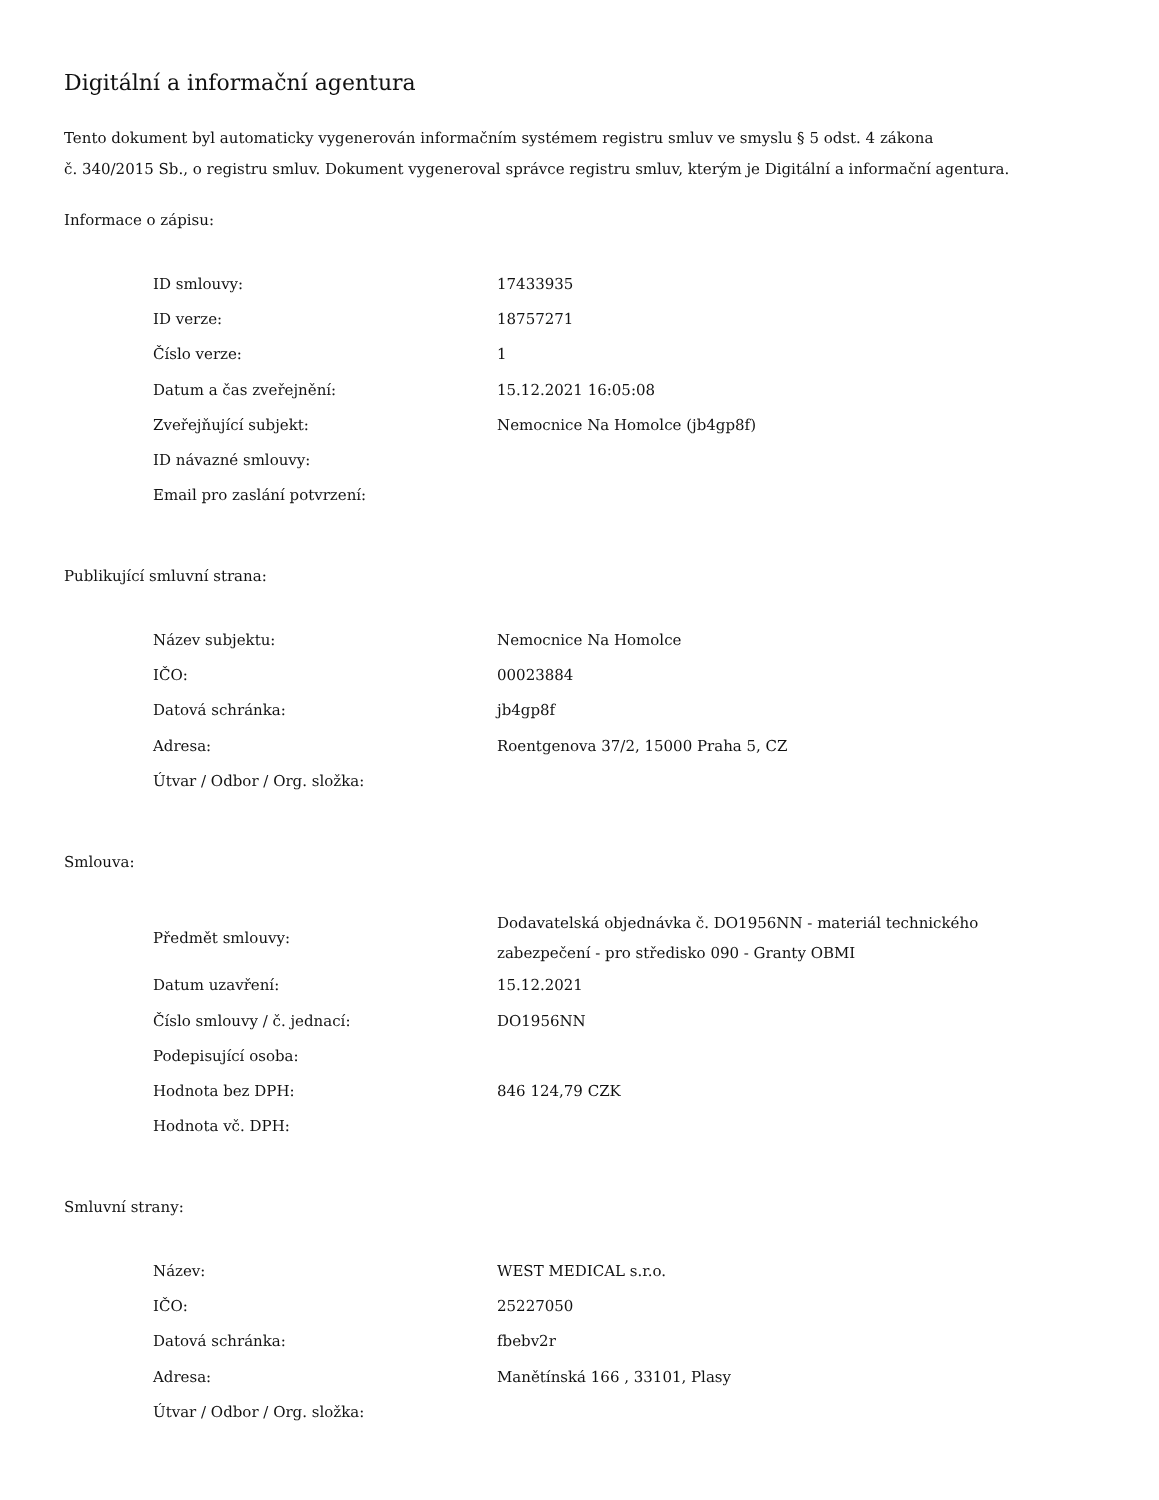Digitální a informační agentura
Tento dokument byl automaticky vygenerován informačním systémem registru smluv ve smyslu § 5 odst. 4 zákona
č. 340/2015 Sb., o registru smluv. Dokument vygeneroval správce registru smluv, kterým je Digitální a informační agentura.
Informace o zápisu:
| ID smlouvy: | 17433935 |
| ID verze: | 18757271 |
| Číslo verze: | 1 |
| Datum a čas zveřejnění: | 15.12.2021 16:05:08 |
| Zveřejňující subjekt: | Nemocnice Na Homolce (jb4gp8f) |
| ID návazné smlouvy: | |
| Email pro zaslání potvrzení: | |
Publikující smluvní strana:
| Název subjektu: | Nemocnice Na Homolce |
| IČO: | 00023884 |
| Datová schránka: | jb4gp8f |
| Adresa: | Roentgenova 37/2, 15000 Praha 5, CZ |
| Útvar / Odbor / Org. složka: | |
Smlouva:
| Předmět smlouvy: | Dodavatelská objednávka č. DO1956NN - materiál technického zabezpečení - pro středisko 090 - Granty OBMI |
| Datum uzavření: | 15.12.2021 |
| Číslo smlouvy / č. jednací: | DO1956NN |
| Podepisující osoba: | |
| Hodnota bez DPH: | 846 124,79 CZK |
| Hodnota vč. DPH: | |
Smluvní strany:
| Název: | WEST MEDICAL s.r.o. |
| IČO: | 25227050 |
| Datová schránka: | fbebv2r |
| Adresa: | Manětínská 166 , 33101, Plasy |
| Útvar / Odbor / Org. složka: | |